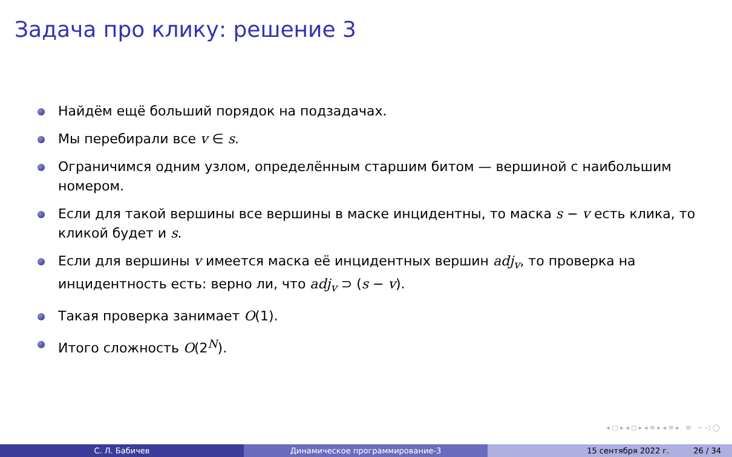Задача про клику: решение 3
Найдём ещё больший порядок на подзадачах.
Мы перебирали все v ∈ s.
Ограничимся одним узлом, определённым старшим битом — вершиной с наибольшим номером.
Если для такой вершины все вершины в маске инцидентны, то маска s − v есть клика, то кликой будет и s.
Если для вершины v имеется маска её инцидентных вершин adj<sub>v</sub>, то проверка на инцидентность есть: верно ли, что adj<sub>v</sub> ⊃ (s − v).
Такая проверка занимает O(1).
Итого сложность O(2<sup>N</sup>).
◂ □ ▸ ◂ ◻ ▸ ◂ ≡ ▸ ◂ ≡ ▸ ≡ ∽ ◁ ◯
С. Л. Бабичев Динамическое программирование-3 15 сентября 2022 г. 26 / 34